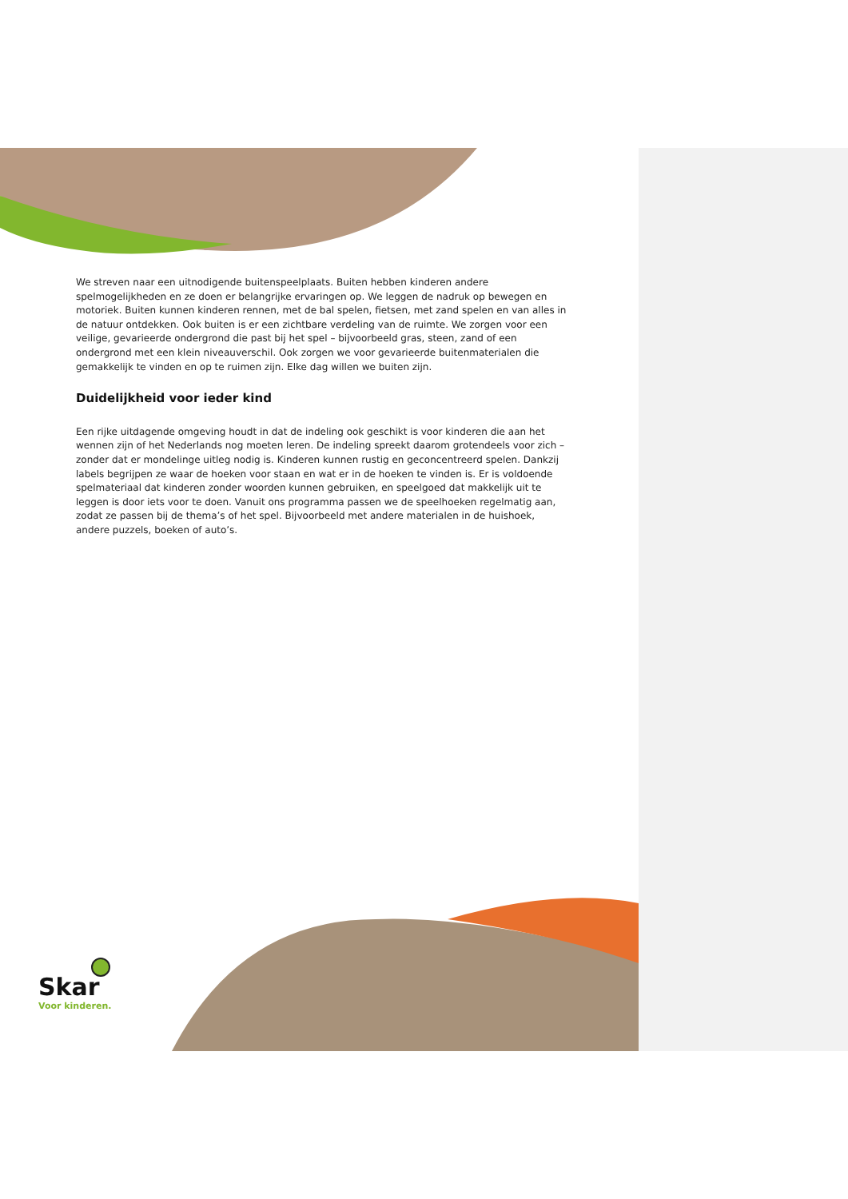We streven naar een uitnodigende buitenspeelplaats. Buiten hebben kinderen andere spelmogelijkheden en ze doen er belangrijke ervaringen op. We leggen de nadruk op bewegen en motoriek. Buiten kunnen kinderen rennen, met de bal spelen, fietsen, met zand spelen en van alles in de natuur ontdekken. Ook buiten is er een zichtbare verdeling van de ruimte. We zorgen voor een veilige, gevarieerde ondergrond die past bij het spel – bijvoorbeeld gras, steen, zand of een ondergrond met een klein niveauverschil. Ook zorgen we voor gevarieerde buitenmaterialen die gemakkelijk te vinden en op te ruimen zijn. Elke dag willen we buiten zijn.
Duidelijkheid voor ieder kind
Een rijke uitdagende omgeving houdt in dat de indeling ook geschikt is voor kinderen die aan het wennen zijn of het Nederlands nog moeten leren. De indeling spreekt daarom grotendeels voor zich – zonder dat er mondelinge uitleg nodig is. Kinderen kunnen rustig en geconcentreerd spelen. Dankzij labels begrijpen ze waar de hoeken voor staan en wat er in de hoeken te vinden is. Er is voldoende spelmateriaal dat kinderen zonder woorden kunnen gebruiken, en speelgoed dat makkelijk uit te leggen is door iets voor te doen. Vanuit ons programma passen we de speelhoeken regelmatig aan, zodat ze passen bij de thema’s of het spel. Bijvoorbeeld met andere materialen in de huishoek, andere puzzels, boeken of auto’s.
Skar
Voor kinderen.